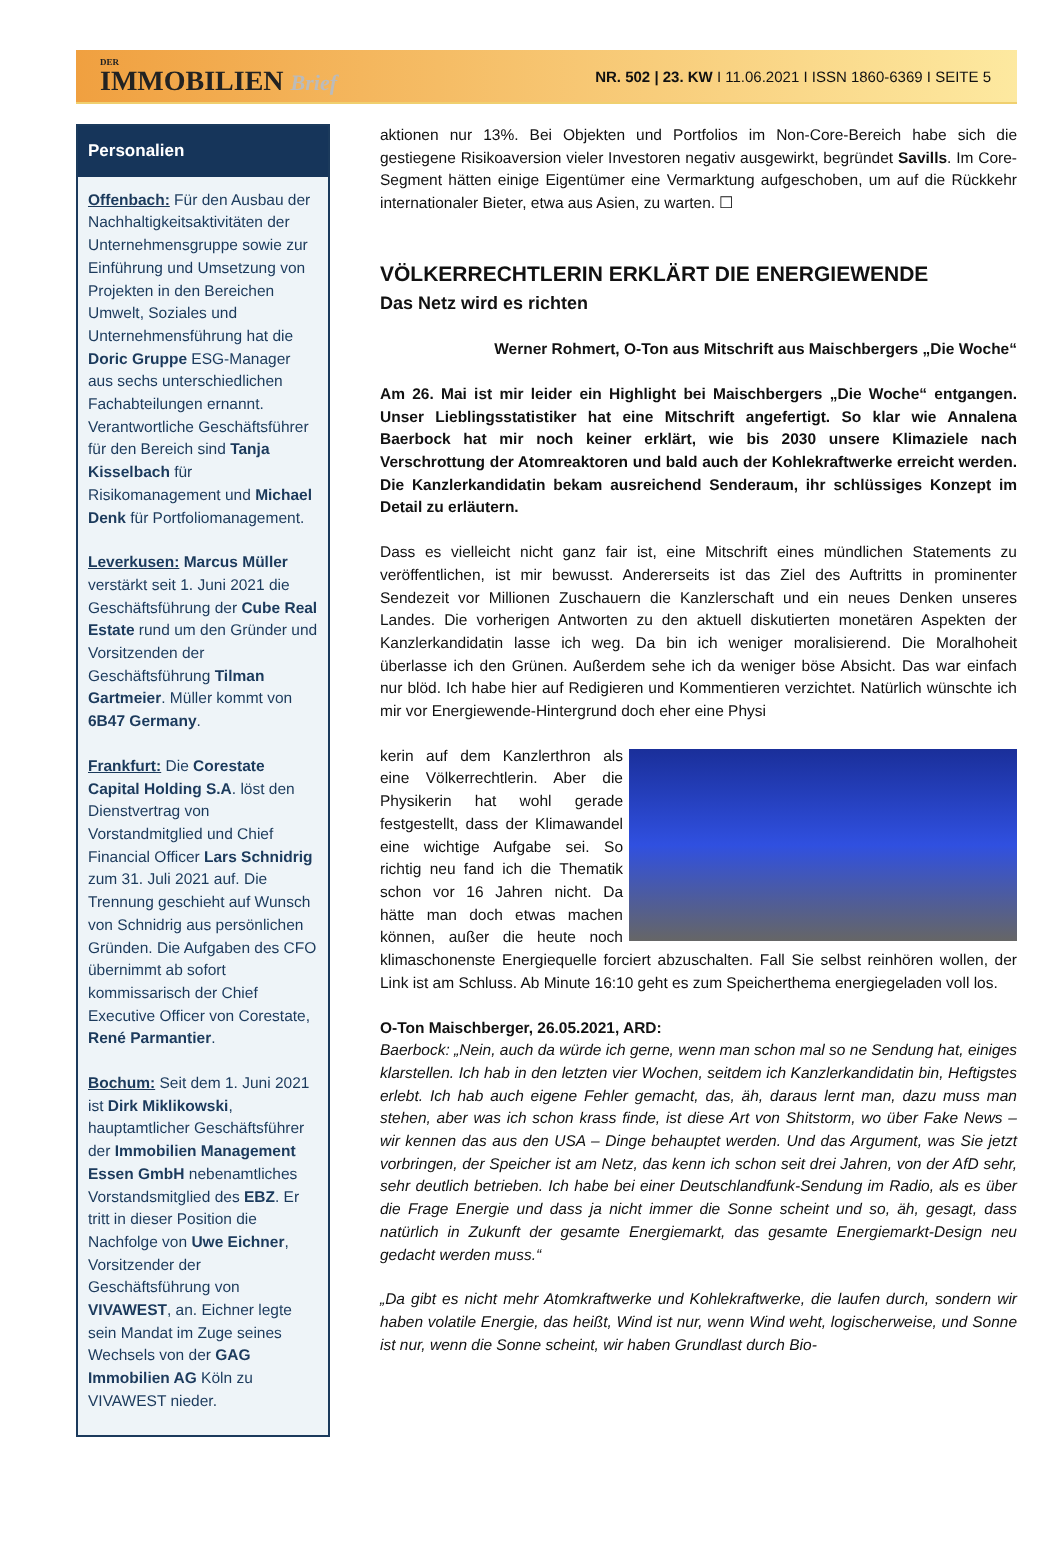DER
IMMOBILIEN Brief
NR. 502 | 23. KW I 11.06.2021 I ISSN 1860-6369 I SEITE 5
Personalien
Offenbach: Für den Ausbau der Nachhaltigkeitsaktivitäten der Unternehmensgruppe sowie zur Einführung und Umsetzung von Projekten in den Bereichen Umwelt, Soziales und Unternehmensführung hat die Doric Gruppe ESG-Manager aus sechs unterschiedlichen Fachabteilungen ernannt. Verantwortliche Geschäftsführer für den Bereich sind Tanja Kisselbach für Risikomanagement und Michael Denk für Portfoliomanagement.
Leverkusen: Marcus Müller verstärkt seit 1. Juni 2021 die Geschäftsführung der Cube Real Estate rund um den Gründer und Vorsitzenden der Geschäftsführung Tilman Gartmeier. Müller kommt von 6B47 Germany.
Frankfurt: Die Corestate Capital Holding S.A. löst den Dienstvertrag von Vorstandmitglied und Chief Financial Officer Lars Schnidrig zum 31. Juli 2021 auf. Die Trennung geschieht auf Wunsch von Schnidrig aus persönlichen Gründen. Die Aufgaben des CFO übernimmt ab sofort kommissarisch der Chief Executive Officer von Corestate, René Parmantier.
Bochum: Seit dem 1. Juni 2021 ist Dirk Miklikowski, hauptamtlicher Geschäftsführer der Immobilien Management Essen GmbH nebenamtliches Vorstandsmitglied des EBZ. Er tritt in dieser Position die Nachfolge von Uwe Eichner, Vorsitzender der Geschäftsführung von VIVAWEST, an. Eichner legte sein Mandat im Zuge seines Wechsels von der GAG Immobilien AG Köln zu VIVAWEST nieder.
aktionen nur 13%. Bei Objekten und Portfolios im Non-Core-Bereich habe sich die gestiegene Risikoaversion vieler Investoren negativ ausgewirkt, begründet Savills. Im Core-Segment hätten einige Eigentümer eine Vermarktung aufgeschoben, um auf die Rückkehr internationaler Bieter, etwa aus Asien, zu warten. ☐
VÖLKERRECHTLERIN ERKLÄRT DIE ENERGIEWENDE
Das Netz wird es richten
Werner Rohmert, O-Ton aus Mitschrift aus Maischbergers „Die Woche“
Am 26. Mai ist mir leider ein Highlight bei Maischbergers „Die Woche“ entgangen. Unser Lieblingsstatistiker hat eine Mitschrift angefertigt. So klar wie Annalena Baerbock hat mir noch keiner erklärt, wie bis 2030 unsere Klimaziele nach Verschrottung der Atomreaktoren und bald auch der Kohlekraftwerke erreicht werden. Die Kanzlerkandidatin bekam ausreichend Senderaum, ihr schlüssiges Konzept im Detail zu erläutern.
Dass es vielleicht nicht ganz fair ist, eine Mitschrift eines mündlichen Statements zu veröffentlichen, ist mir bewusst. Andererseits ist das Ziel des Auftritts in prominenter Sendezeit vor Millionen Zuschauern die Kanzlerschaft und ein neues Denken unseres Landes. Die vorherigen Antworten zu den aktuell diskutierten monetären Aspekten der Kanzlerkandidatin lasse ich weg. Da bin ich weniger moralisierend. Die Moralhoheit überlasse ich den Grünen. Außerdem sehe ich da weniger böse Absicht. Das war einfach nur blöd. Ich habe hier auf Redigieren und Kommentieren verzichtet. Natürlich wünschte ich mir vor Energiewende-Hintergrund doch eher eine Physi
kerin auf dem Kanzlerthron als eine Völkerrechtlerin. Aber die Physikerin hat wohl gerade festgestellt, dass der Klimawandel eine wichtige Aufgabe sei. So richtig neu fand ich die Thematik schon vor 16 Jahren nicht. Da hätte man doch etwas machen können, außer die heute noch klimaschonenste Energiequelle forciert abzuschalten. Fall Sie selbst reinhören wollen, der Link ist am Schluss. Ab Minute 16:10 geht es zum Speicherthema energiegeladen voll los.
O-Ton Maischberger, 26.05.2021, ARD:
Baerbock: „Nein, auch da würde ich gerne, wenn man schon mal so ne Sendung hat, einiges klarstellen. Ich hab in den letzten vier Wochen, seitdem ich Kanzlerkandidatin bin, Heftigstes erlebt. Ich hab auch eigene Fehler gemacht, das, äh, daraus lernt man, dazu muss man stehen, aber was ich schon krass finde, ist diese Art von Shitstorm, wo über Fake News – wir kennen das aus den USA – Dinge behauptet werden. Und das Argument, was Sie jetzt vorbringen, der Speicher ist am Netz, das kenn ich schon seit drei Jahren, von der AfD sehr, sehr deutlich betrieben. Ich habe bei einer Deutschlandfunk-Sendung im Radio, als es über die Frage Energie und dass ja nicht immer die Sonne scheint und so, äh, gesagt, dass natürlich in Zukunft der gesamte Energiemarkt, das gesamte Energiemarkt-Design neu gedacht werden muss.“
„Da gibt es nicht mehr Atomkraftwerke und Kohlekraftwerke, die laufen durch, sondern wir haben volatile Energie, das heißt, Wind ist nur, wenn Wind weht, logischerweise, und Sonne ist nur, wenn die Sonne scheint, wir haben Grundlast durch Bio-